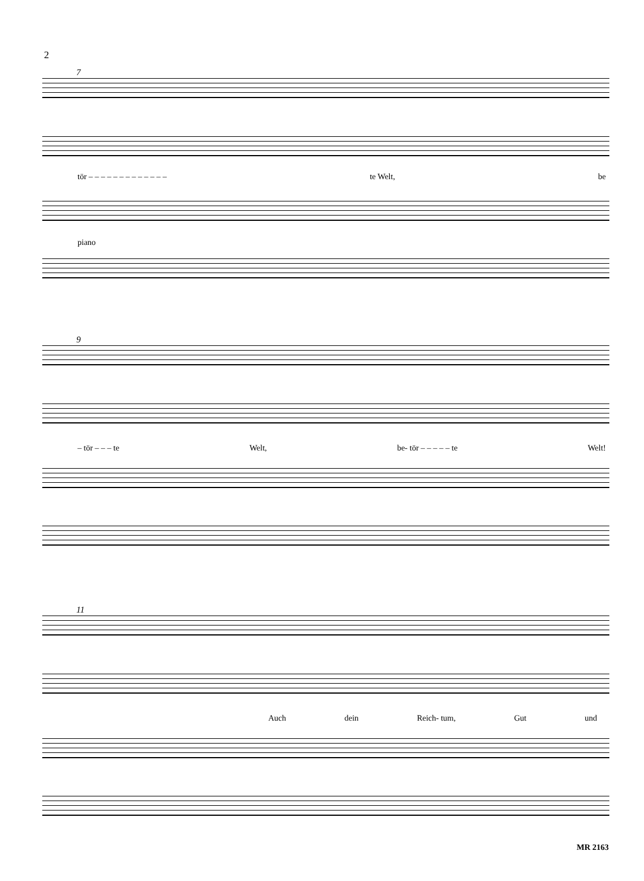2
7
tör – – – – – – – – – – – – – te Welt, be
piano
9
– tör – – – te Welt, be- tör – – – – – te Welt!
11
Auch dein Reich- tum, Gut und
MR 2163